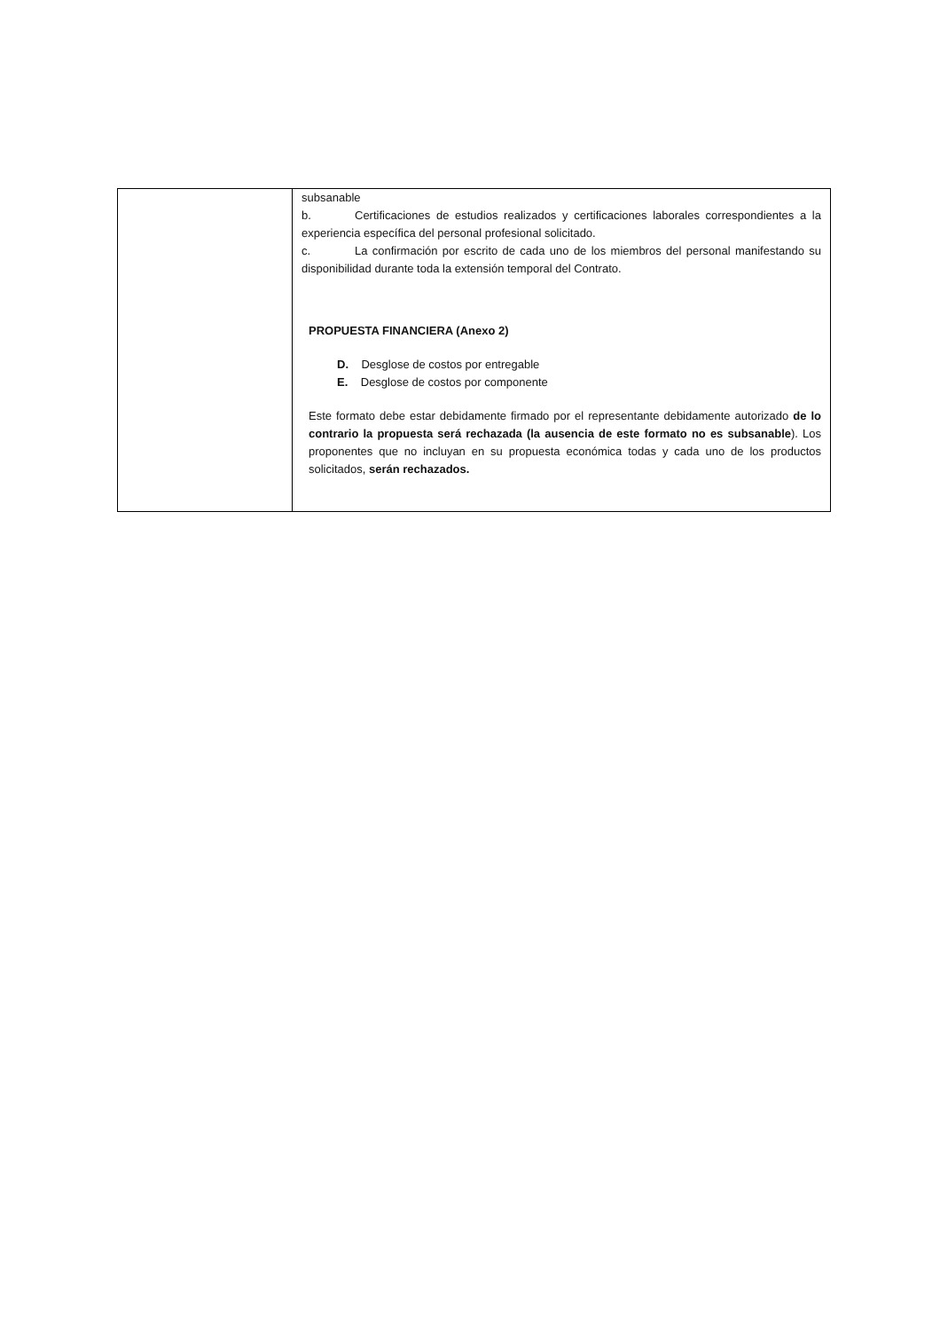| | subsanable b. Certificaciones de estudios realizados y certificaciones laborales correspondientes a la experiencia específica del personal profesional solicitado. c. La confirmación por escrito de cada uno de los miembros del personal manifestando su disponibilidad durante toda la extensión temporal del Contrato. PROPUESTA FINANCIERA (Anexo 2) D. Desglose de costos por entregable E. Desglose de costos por componente Este formato debe estar debidamente firmado por el representante debidamente autorizado de lo contrario la propuesta será rechazada (la ausencia de este formato no es subsanable ). Los proponentes que no incluyan en su propuesta económica todas y cada uno de los productos solicitados, serán rechazados. |